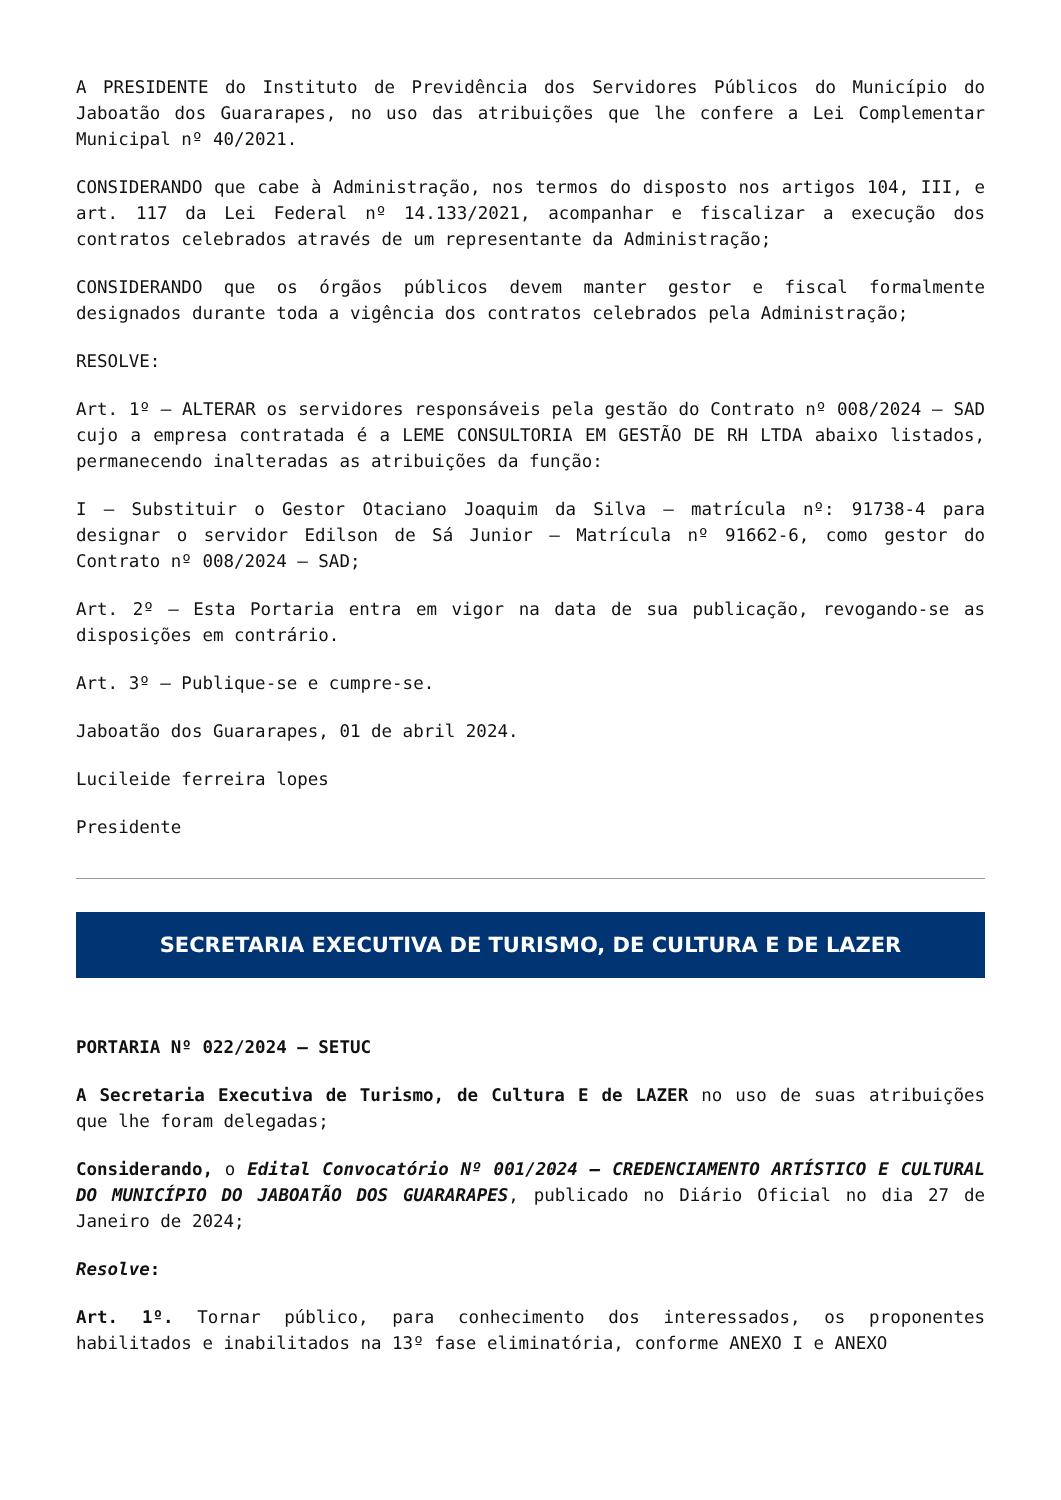A PRESIDENTE do Instituto de Previdência dos Servidores Públicos do Município do Jaboatão dos Guararapes, no uso das atribuições que lhe confere a Lei Complementar Municipal nº 40/2021.
CONSIDERANDO que cabe à Administração, nos termos do disposto nos artigos 104, III, e art. 117 da Lei Federal nº 14.133/2021, acompanhar e fiscalizar a execução dos contratos celebrados através de um representante da Administração;
CONSIDERANDO que os órgãos públicos devem manter gestor e fiscal formalmente designados durante toda a vigência dos contratos celebrados pela Administração;
RESOLVE:
Art. 1º – ALTERAR os servidores responsáveis pela gestão do Contrato nº 008/2024 – SAD cujo a empresa contratada é a LEME CONSULTORIA EM GESTÃO DE RH LTDA abaixo listados, permanecendo inalteradas as atribuições da função:
I – Substituir o Gestor Otaciano Joaquim da Silva – matrícula nº: 91738-4 para designar o servidor Edilson de Sá Junior – Matrícula nº 91662-6, como gestor do Contrato nº 008/2024 – SAD;
Art. 2º – Esta Portaria entra em vigor na data de sua publicação, revogando-se as disposições em contrário.
Art. 3º – Publique-se e cumpre-se.
Jaboatão dos Guararapes, 01 de abril 2024.
Lucileide ferreira lopes
Presidente
SECRETARIA EXECUTIVA DE TURISMO, DE CULTURA E DE LAZER
PORTARIA Nº 022/2024 – SETUC
A Secretaria Executiva de Turismo, de Cultura E de LAZER no uso de suas atribuições que lhe foram delegadas;
Considerando, o Edital Convocatório Nº 001/2024 – CREDENCIAMENTO ARTÍSTICO E CULTURAL DO MUNICÍPIO DO JABOATÃO DOS GUARARAPES, publicado no Diário Oficial no dia 27 de Janeiro de 2024;
Resolve:
Art. 1º. Tornar público, para conhecimento dos interessados, os proponentes habilitados e inabilitados na 13º fase eliminatória, conforme ANEXO I e ANEXO